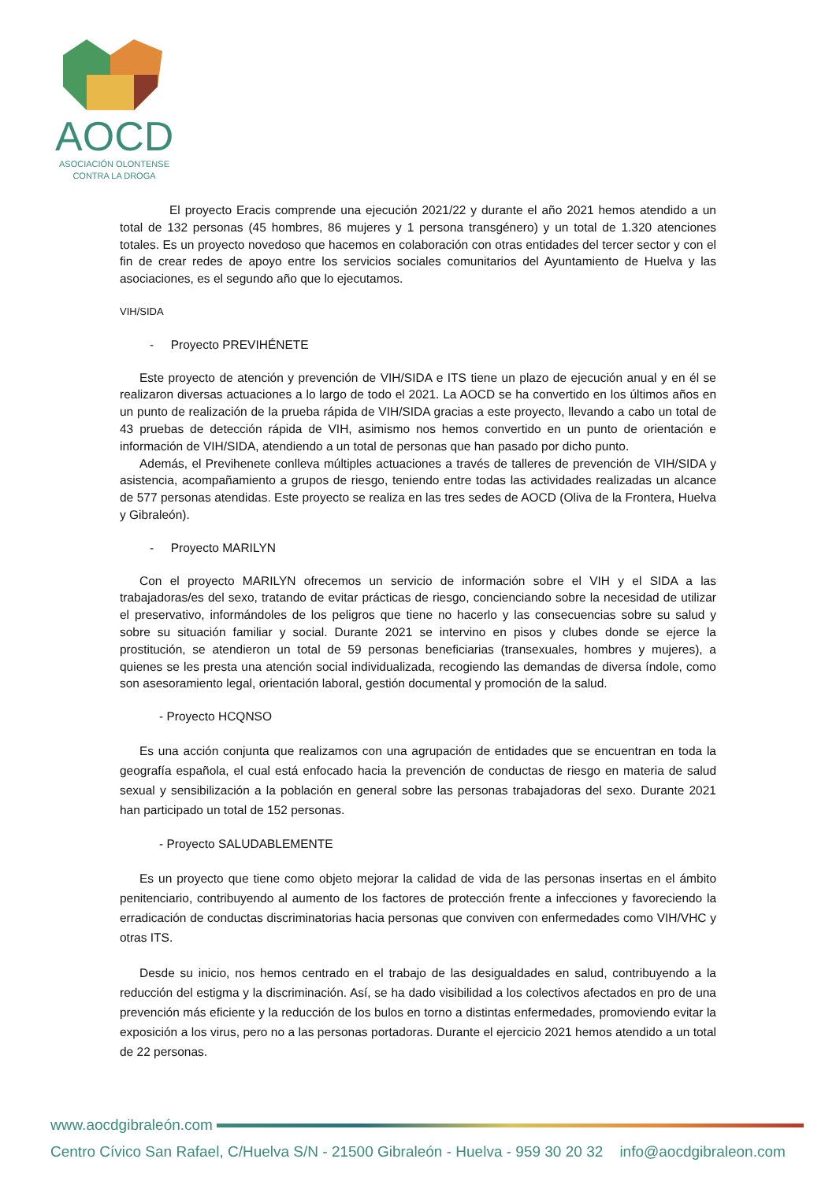AOCD
ASOCIACIÓN OLONTENSE
CONTRA LA DROGA
El proyecto Eracis comprende una ejecución 2021/22 y durante el año 2021 hemos atendido a un total de 132 personas (45 hombres, 86 mujeres y 1 persona transgénero) y un total de 1.320 atenciones totales. Es un proyecto novedoso que hacemos en colaboración con otras entidades del tercer sector y con el fin de crear redes de apoyo entre los servicios sociales comunitarios del Ayuntamiento de Huelva y las asociaciones, es el segundo año que lo ejecutamos.
VIH/SIDA
- Proyecto PREVIHÉNETE
Este proyecto de atención y prevención de VIH/SIDA e ITS tiene un plazo de ejecución anual y en él se realizaron diversas actuaciones a lo largo de todo el 2021. La AOCD se ha convertido en los últimos años en un punto de realización de la prueba rápida de VIH/SIDA gracias a este proyecto, llevando a cabo un total de 43 pruebas de detección rápida de VIH, asimismo nos hemos convertido en un punto de orientación e información de VIH/SIDA, atendiendo a un total de personas que han pasado por dicho punto.
Además, el Previhenete conlleva múltiples actuaciones a través de talleres de prevención de VIH/SIDA y asistencia, acompañamiento a grupos de riesgo, teniendo entre todas las actividades realizadas un alcance de 577 personas atendidas. Este proyecto se realiza en las tres sedes de AOCD (Oliva de la Frontera, Huelva y Gibraleón).
- Proyecto MARILYN
Con el proyecto MARILYN ofrecemos un servicio de información sobre el VIH y el SIDA a las trabajadoras/es del sexo, tratando de evitar prácticas de riesgo, concienciando sobre la necesidad de utilizar el preservativo, informándoles de los peligros que tiene no hacerlo y las consecuencias sobre su salud y sobre su situación familiar y social. Durante 2021 se intervino en pisos y clubes donde se ejerce la prostitución, se atendieron un total de 59 personas beneficiarias (transexuales, hombres y mujeres), a quienes se les presta una atención social individualizada, recogiendo las demandas de diversa índole, como son asesoramiento legal, orientación laboral, gestión documental y promoción de la salud.
- Proyecto HCQNSO
Es una acción conjunta que realizamos con una agrupación de entidades que se encuentran en toda la geografía española, el cual está enfocado hacia la prevención de conductas de riesgo en materia de salud sexual y sensibilización a la población en general sobre las personas trabajadoras del sexo. Durante 2021 han participado un total de 152 personas.
- Proyecto SALUDABLEMENTE
Es un proyecto que tiene como objeto mejorar la calidad de vida de las personas insertas en el ámbito penitenciario, contribuyendo al aumento de los factores de protección frente a infecciones y favoreciendo la erradicación de conductas discriminatorias hacia personas que conviven con enfermedades como VIH/VHC y otras ITS.
Desde su inicio, nos hemos centrado en el trabajo de las desigualdades en salud, contribuyendo a la reducción del estigma y la discriminación. Así, se ha dado visibilidad a los colectivos afectados en pro de una prevención más eficiente y la reducción de los bulos en torno a distintas enfermedades, promoviendo evitar la exposición a los virus, pero no a las personas portadoras. Durante el ejercicio 2021 hemos atendido a un total de 22 personas.
www.aocdgibraleón.com
Centro Cívico San Rafael, C/Huelva S/N - 21500 Gibraleón - Huelva - 959 30 20 32 info@aocdgibraleon.com